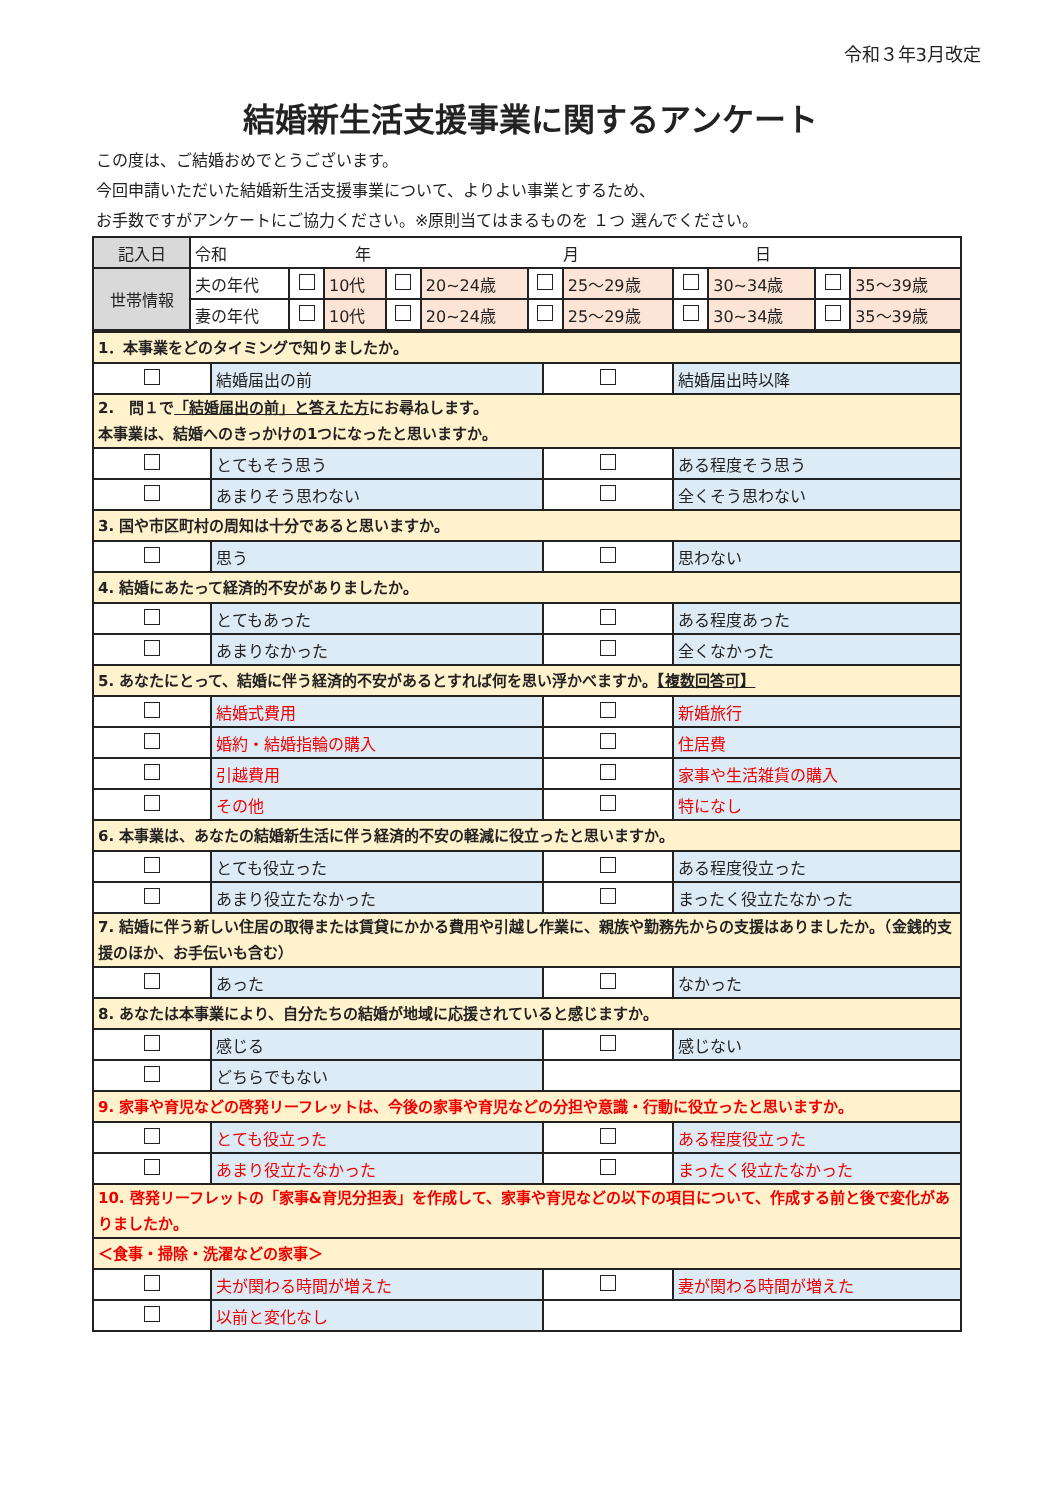令和３年3月改定
結婚新生活支援事業に関するアンケート
この度は、ご結婚おめでとうございます。
今回申請いただいた結婚新生活支援事業について、よりよい事業とするため、
お手数ですがアンケートにご協力ください。※原則当てはまるものを １つ 選んでください。
| 記入日 | 令和 年 月 日 | | | | | | | | | | |
| 世帯情報 | 夫の年代 | | 10代 | | 20~24歳 | | 25～29歳 | | 30~34歳 | | 35～39歳 |
| | 妻の年代 | | 10代 | | 20~24歳 | | 25～29歳 | | 30~34歳 | | 35～39歳 |
| 1．本事業をどのタイミングで知りましたか。 | | | |
| | 結婚届出の前 | | 結婚届出時以降 |
| 2. 問１で 「結婚届出の前」と答えた方 にお尋ねします。 本事業は、結婚へのきっかけの1つになったと思いますか。 | | | |
| | とてもそう思う | | ある程度そう思う |
| | あまりそう思わない | | 全くそう思わない |
| 3. 国や市区町村の周知は十分であると思いますか。 | | | |
| | 思う | | 思わない |
| 4. 結婚にあたって経済的不安がありましたか。 | | | |
| | とてもあった | | ある程度あった |
| | あまりなかった | | 全くなかった |
| 5. あなたにとって、結婚に伴う経済的不安があるとすれば何を思い浮かべますか。 【複数回答可】 | | | |
| | 結婚式費用 | | 新婚旅行 |
| | 婚約・結婚指輪の購入 | | 住居費 |
| | 引越費用 | | 家事や生活雑貨の購入 |
| | その他 | | 特になし |
| 6. 本事業は、あなたの結婚新生活に伴う経済的不安の軽減に役立ったと思いますか。 | | | |
| | とても役立った | | ある程度役立った |
| | あまり役立たなかった | | まったく役立たなかった |
| 7. 結婚に伴う新しい住居の取得または賃貸にかかる費用や引越し作業に、親族や勤務先からの支援はありましたか。（金銭的支援のほか、お手伝いも含む） | | | |
| | あった | | なかった |
| 8. あなたは本事業により、自分たちの結婚が地域に応援されていると感じますか。 | | | |
| | 感じる | | 感じない |
| | どちらでもない | | |
| 9. 家事や育児などの啓発リーフレットは、今後の家事や育児などの分担や意識・行動に役立ったと思いますか。 | | | |
| | とても役立った | | ある程度役立った |
| | あまり役立たなかった | | まったく役立たなかった |
| 10. 啓発リーフレットの「家事&育児分担表」を作成して、家事や育児などの以下の項目について、作成する前と後で変化がありましたか。 | | | |
| ＜食事・掃除・洗濯などの家事＞ | | | |
| | 夫が関わる時間が増えた | | 妻が関わる時間が増えた |
| | 以前と変化なし | | |